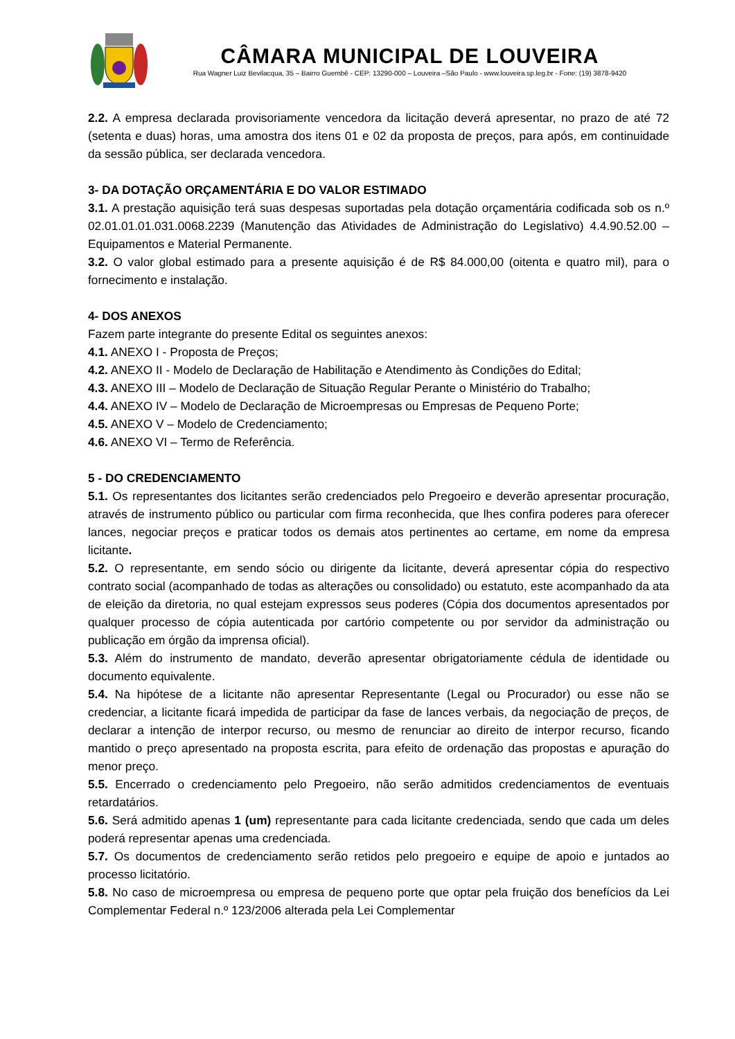CÂMARA MUNICIPAL DE LOUVEIRA
Rua Wagner Luiz Bevilacqua, 35 – Bairro Guembê - CEP: 13290-000 – Louveira –São Paulo - www.louveira.sp.leg.br - Fone: (19) 3878-9420
2.2. A empresa declarada provisoriamente vencedora da licitação deverá apresentar, no prazo de até 72 (setenta e duas) horas, uma amostra dos itens 01 e 02 da proposta de preços, para após, em continuidade da sessão pública, ser declarada vencedora.
3- DA DOTAÇÃO ORÇAMENTÁRIA E DO VALOR ESTIMADO
3.1. A prestação aquisição terá suas despesas suportadas pela dotação orçamentária codificada sob os n.º 02.01.01.01.031.0068.2239 (Manutenção das Atividades de Administração do Legislativo) 4.4.90.52.00 – Equipamentos e Material Permanente.
3.2. O valor global estimado para a presente aquisição é de R$ 84.000,00 (oitenta e quatro mil), para o fornecimento e instalação.
4- DOS ANEXOS
Fazem parte integrante do presente Edital os seguintes anexos:
4.1. ANEXO I - Proposta de Preços;
4.2. ANEXO II - Modelo de Declaração de Habilitação e Atendimento às Condições do Edital;
4.3. ANEXO III – Modelo de Declaração de Situação Regular Perante o Ministério do Trabalho;
4.4. ANEXO IV – Modelo de Declaração de Microempresas ou Empresas de Pequeno Porte;
4.5. ANEXO V – Modelo de Credenciamento;
4.6. ANEXO VI – Termo de Referência.
5 - DO CREDENCIAMENTO
5.1. Os representantes dos licitantes serão credenciados pelo Pregoeiro e deverão apresentar procuração, através de instrumento público ou particular com firma reconhecida, que lhes confira poderes para oferecer lances, negociar preços e praticar todos os demais atos pertinentes ao certame, em nome da empresa licitante.
5.2. O representante, em sendo sócio ou dirigente da licitante, deverá apresentar cópia do respectivo contrato social (acompanhado de todas as alterações ou consolidado) ou estatuto, este acompanhado da ata de eleição da diretoria, no qual estejam expressos seus poderes (Cópia dos documentos apresentados por qualquer processo de cópia autenticada por cartório competente ou por servidor da administração ou publicação em órgão da imprensa oficial).
5.3. Além do instrumento de mandato, deverão apresentar obrigatoriamente cédula de identidade ou documento equivalente.
5.4. Na hipótese de a licitante não apresentar Representante (Legal ou Procurador) ou esse não se credenciar, a licitante ficará impedida de participar da fase de lances verbais, da negociação de preços, de declarar a intenção de interpor recurso, ou mesmo de renunciar ao direito de interpor recurso, ficando mantido o preço apresentado na proposta escrita, para efeito de ordenação das propostas e apuração do menor preço.
5.5. Encerrado o credenciamento pelo Pregoeiro, não serão admitidos credenciamentos de eventuais retardatários.
5.6. Será admitido apenas 1 (um) representante para cada licitante credenciada, sendo que cada um deles poderá representar apenas uma credenciada.
5.7. Os documentos de credenciamento serão retidos pelo pregoeiro e equipe de apoio e juntados ao processo licitatório.
5.8. No caso de microempresa ou empresa de pequeno porte que optar pela fruição dos benefícios da Lei Complementar Federal n.º 123/2006 alterada pela Lei Complementar